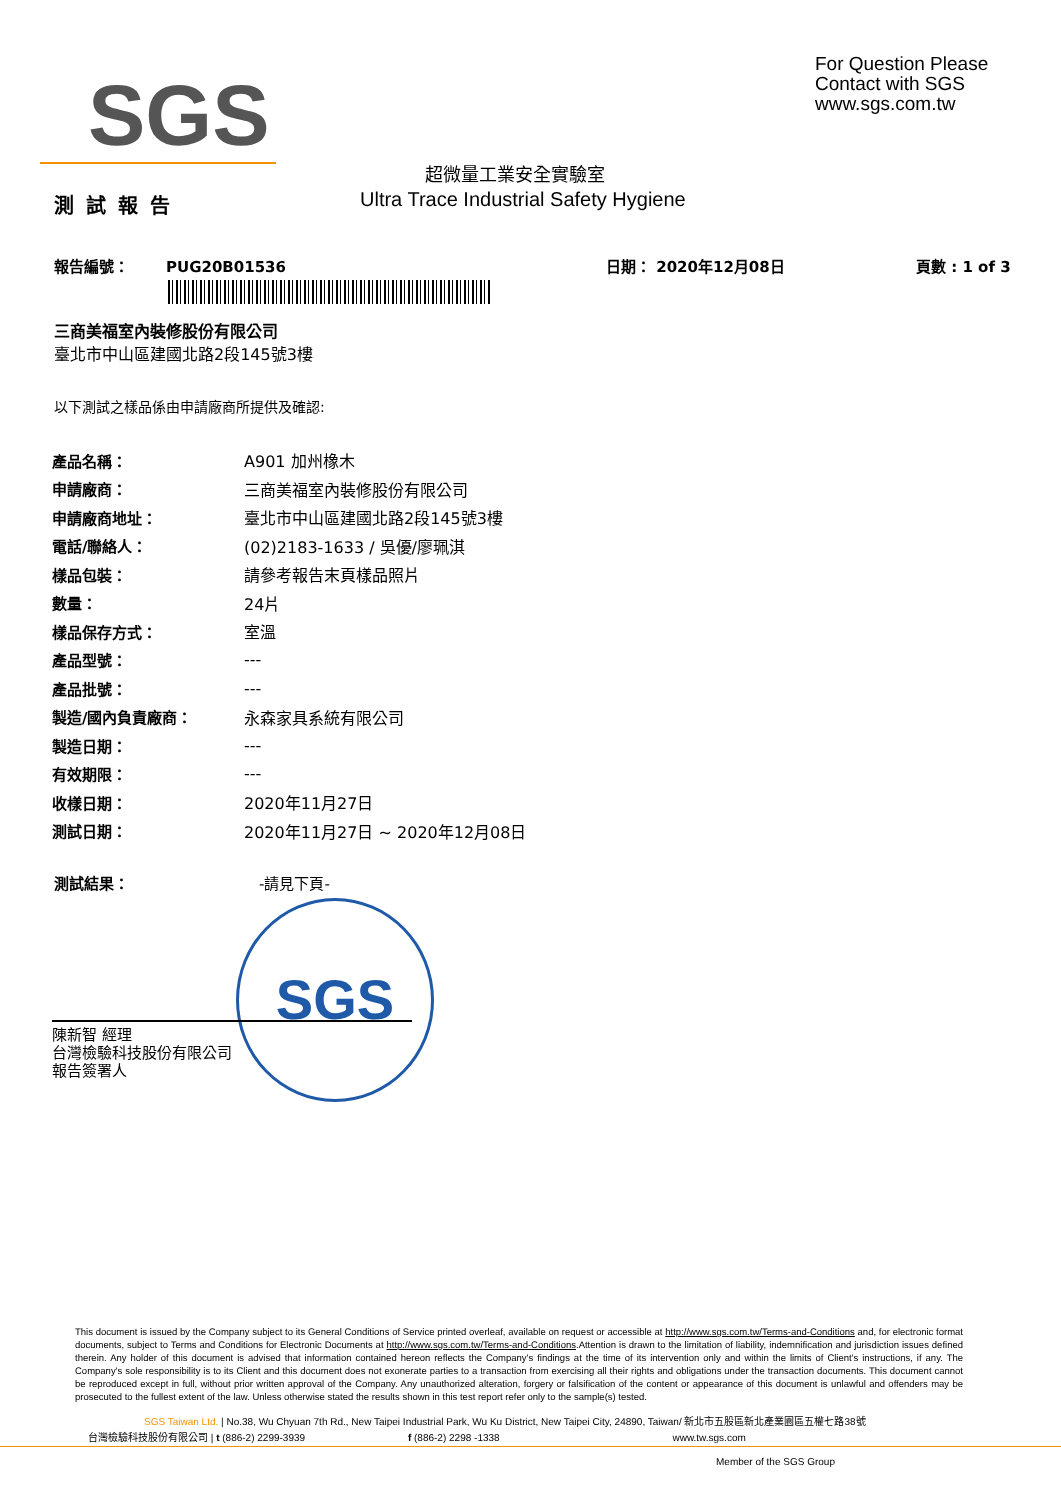SGS
For Question Please
Contact with SGS
www.sgs.com.tw
超微量工業安全實驗室
測試報告
Ultra Trace Industrial Safety Hygiene
報告編號： PUG20B01536 日期： 2020年12月08日 頁數 : 1 of 3
三商美福室內裝修股份有限公司
臺北市中山區建國北路2段145號3樓
以下測試之樣品係由申請廠商所提供及確認:
| 產品名稱： | A901 加州橡木 |
| 申請廠商： | 三商美福室內裝修股份有限公司 |
| 申請廠商地址： | 臺北市中山區建國北路2段145號3樓 |
| 電話/聯絡人： | (02)2183-1633 / 吳優/廖珮淇 |
| 樣品包裝： | 請參考報告末頁樣品照片 |
| 數量： | 24片 |
| 樣品保存方式： | 室溫 |
| 產品型號： | --- |
| 產品批號： | --- |
| 製造/國內負責廠商： | 永森家具系統有限公司 |
| 製造日期： | --- |
| 有效期限： | --- |
| 收樣日期： | 2020年11月27日 |
| 測試日期： | 2020年11月27日 ~ 2020年12月08日 |
測試結果： -請見下頁-
SGS
陳新智 經理
台灣檢驗科技股份有限公司
報告簽署人
This document is issued by the Company subject to its General Conditions of Service printed overleaf, available on request or accessible at http://www.sgs.com.tw/Terms-and-Conditions and, for electronic format documents, subject to Terms and Conditions for Electronic Documents at http://www.sgs.com.tw/Terms-and-Conditions.Attention is drawn to the limitation of liability, indemnification and jurisdiction issues defined therein. Any holder of this document is advised that information contained hereon reflects the Company's findings at the time of its intervention only and within the limits of Client's instructions, if any. The Company's sole responsibility is to its Client and this document does not exonerate parties to a transaction from exercising all their rights and obligations under the transaction documents. This document cannot be reproduced except in full, without prior written approval of the Company. Any unauthorized alteration, forgery or falsification of the content or appearance of this document is unlawful and offenders may be prosecuted to the fullest extent of the law. Unless otherwise stated the results shown in this test report refer only to the sample(s) tested.
SGS Taiwan Ltd. | No.38, Wu Chyuan 7th Rd., New Taipei Industrial Park, Wu Ku District, New Taipei City, 24890, Taiwan/ 新北市五股區新北產業園區五權七路38號
台灣檢驗科技股份有限公司 | t (886-2) 2299-3939 f (886-2) 2298 -1338 www.tw.sgs.com
Member of the SGS Group